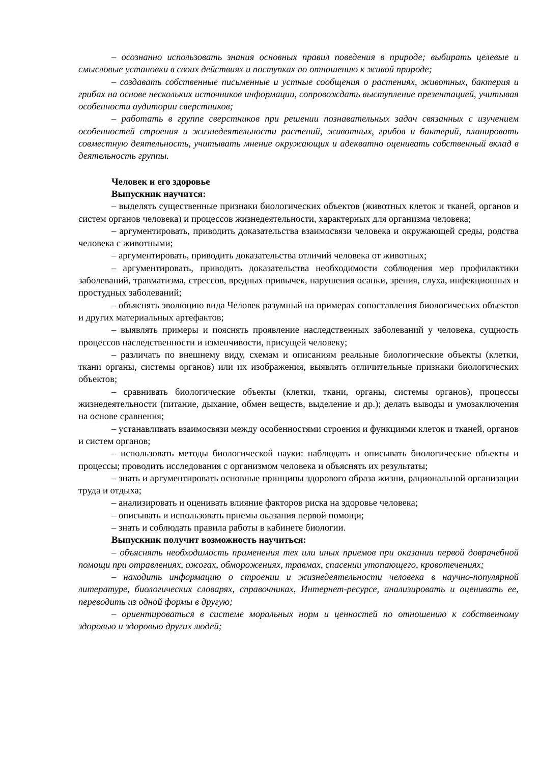– осознанно использовать знания основных правил поведения в природе; выбирать целевые и смысловые установки в своих действиях и поступках по отношению к живой природе;
– создавать собственные письменные и устные сообщения о растениях, животных, бактерия и грибах на основе нескольких источников информации, сопровождать выступление презентацией, учитывая особенности аудитории сверстников;
– работать в группе сверстников при решении познавательных задач связанных с изучением особенностей строения и жизнедеятельности растений, животных, грибов и бактерий, планировать совместную деятельность, учитывать мнение окружающих и адекватно оценивать собственный вклад в деятельность группы.
Человек и его здоровье
Выпускник научится:
– выделять существенные признаки биологических объектов (животных клеток и тканей, органов и систем органов человека) и процессов жизнедеятельности, характерных для организма человека;
– аргументировать, приводить доказательства взаимосвязи человека и окружающей среды, родства человека с животными;
– аргументировать, приводить доказательства отличий человека от животных;
– аргументировать, приводить доказательства необходимости соблюдения мер профилактики заболеваний, травматизма, стрессов, вредных привычек, нарушения осанки, зрения, слуха, инфекционных и простудных заболеваний;
– объяснять эволюцию вида Человек разумный на примерах сопоставления биологических объектов и других материальных артефактов;
– выявлять примеры и пояснять проявление наследственных заболеваний у человека, сущность процессов наследственности и изменчивости, присущей человеку;
– различать по внешнему виду, схемам и описаниям реальные биологические объекты (клетки, ткани органы, системы органов) или их изображения, выявлять отличительные признаки биологических объектов;
– сравнивать биологические объекты (клетки, ткани, органы, системы органов), процессы жизнедеятельности (питание, дыхание, обмен веществ, выделение и др.); делать выводы и умозаключения на основе сравнения;
– устанавливать взаимосвязи между особенностями строения и функциями клеток и тканей, органов и систем органов;
– использовать методы биологической науки: наблюдать и описывать биологические объекты и процессы; проводить исследования с организмом человека и объяснять их результаты;
– знать и аргументировать основные принципы здорового образа жизни, рациональной организации труда и отдыха;
– анализировать и оценивать влияние факторов риска на здоровье человека;
– описывать и использовать приемы оказания первой помощи;
– знать и соблюдать правила работы в кабинете биологии.
Выпускник получит возможность научиться:
– объяснять необходимость применения тех или иных приемов при оказании первой доврачебной помощи при отравлениях, ожогах, обморожениях, травмах, спасении утопающего, кровотечениях;
– находить информацию о строении и жизнедеятельности человека в научно-популярной литературе, биологических словарях, справочниках, Интернет-ресурсе, анализировать и оценивать ее, переводить из одной формы в другую;
– ориентироваться в системе моральных норм и ценностей по отношению к собственному здоровью и здоровью других людей;